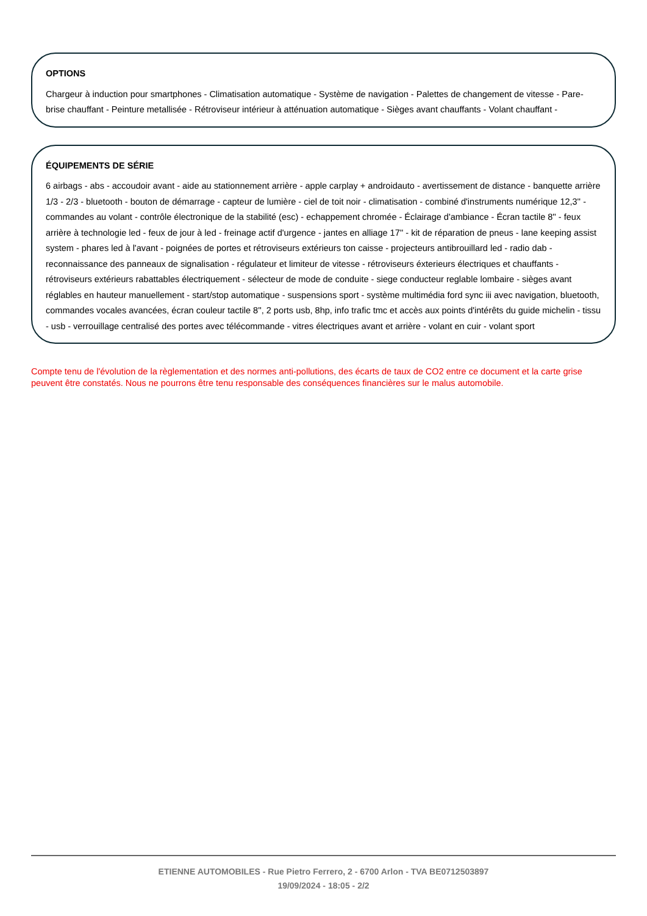OPTIONS
Chargeur à induction pour smartphones - Climatisation automatique - Système de navigation - Palettes de changement de vitesse - Pare-brise chauffant - Peinture metallisée - Rétroviseur intérieur à atténuation automatique - Sièges avant chauffants - Volant chauffant -
ÉQUIPEMENTS DE SÉRIE
6 airbags - abs - accoudoir avant - aide au stationnement arrière - apple carplay + androidauto - avertissement de distance - banquette arrière 1/3 - 2/3 - bluetooth - bouton de démarrage - capteur de lumière - ciel de toit noir - climatisation - combiné d'instruments numérique 12,3'' - commandes au volant - contrôle électronique de la stabilité (esc) - echappement chromée - Éclairage d'ambiance - Écran tactile 8'' - feux arrière à technologie led - feux de jour à led - freinage actif d'urgence - jantes en alliage 17'' - kit de réparation de pneus - lane keeping assist system - phares led à l'avant - poignées de portes et rétroviseurs extérieurs ton caisse - projecteurs antibrouillard led - radio dab - reconnaissance des panneaux de signalisation - régulateur et limiteur de vitesse - rétroviseurs éxterieurs électriques et chauffants - rétroviseurs extérieurs rabattables électriquement - sélecteur de mode de conduite - siege conducteur reglable lombaire - sièges avant réglables en hauteur manuellement - start/stop automatique - suspensions sport - système multimédia ford sync iii avec navigation, bluetooth, commandes vocales avancées, écran couleur tactile 8'', 2 ports usb, 8hp, info trafic tmc et accès aux points d'intérêts du guide michelin - tissu - usb - verrouillage centralisé des portes avec télécommande - vitres électriques avant et arrière - volant en cuir - volant sport
Compte tenu de l'évolution de la règlementation et des normes anti-pollutions, des écarts de taux de CO2 entre ce document et la carte grise peuvent être constatés. Nous ne pourrons être tenu responsable des conséquences financières sur le malus automobile.
ETIENNE AUTOMOBILES - Rue Pietro Ferrero, 2 - 6700 Arlon - TVA BE0712503897
19/09/2024 - 18:05 - 2/2